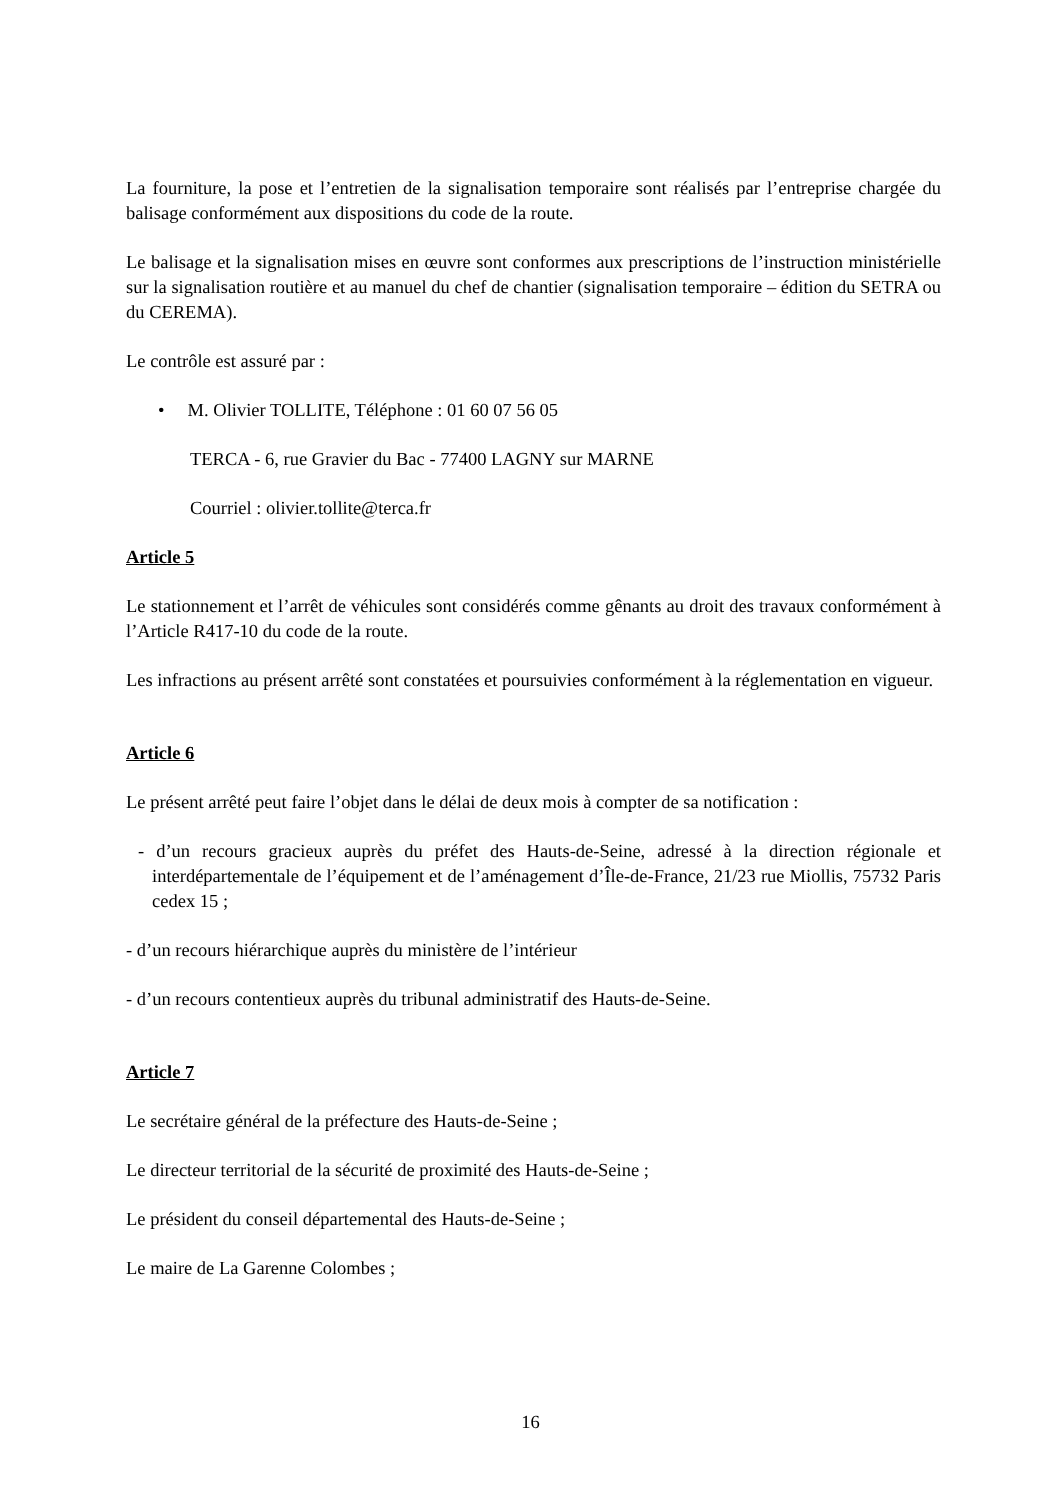La fourniture, la pose et l’entretien de la signalisation temporaire sont réalisés par l’entreprise chargée du balisage conformément aux dispositions du code de la route.
Le balisage et la signalisation mises en œuvre sont conformes aux prescriptions de l’instruction ministérielle sur la signalisation routière et au manuel du chef de chantier (signalisation temporaire – édition du SETRA ou du CEREMA).
Le contrôle est assuré par :
• M. Olivier TOLLITE, Téléphone : 01 60 07 56 05
TERCA - 6, rue Gravier du Bac - 77400 LAGNY sur MARNE
Courriel : olivier.tollite@terca.fr
Article 5
Le stationnement et l’arrêt de véhicules sont considérés comme gênants au droit des travaux conformément à l’Article R417-10 du code de la route.
Les infractions au présent arrêté sont constatées et poursuivies conformément à la réglementation en vigueur.
Article 6
Le présent arrêté peut faire l’objet dans le délai de deux mois à compter de sa notification :
- d’un recours gracieux auprès du préfet des Hauts-de-Seine, adressé à la direction régionale et interdépartementale de l’équipement et de l’aménagement d’Île-de-France, 21/23 rue Miollis, 75732 Paris cedex 15 ;
- d’un recours hiérarchique auprès du ministère de l’intérieur
- d’un recours contentieux auprès du tribunal administratif des Hauts-de-Seine.
Article 7
Le secrétaire général de la préfecture des Hauts-de-Seine ;
Le directeur territorial de la sécurité de proximité des Hauts-de-Seine ;
Le président du conseil départemental des Hauts-de-Seine ;
Le maire de La Garenne Colombes ;
16